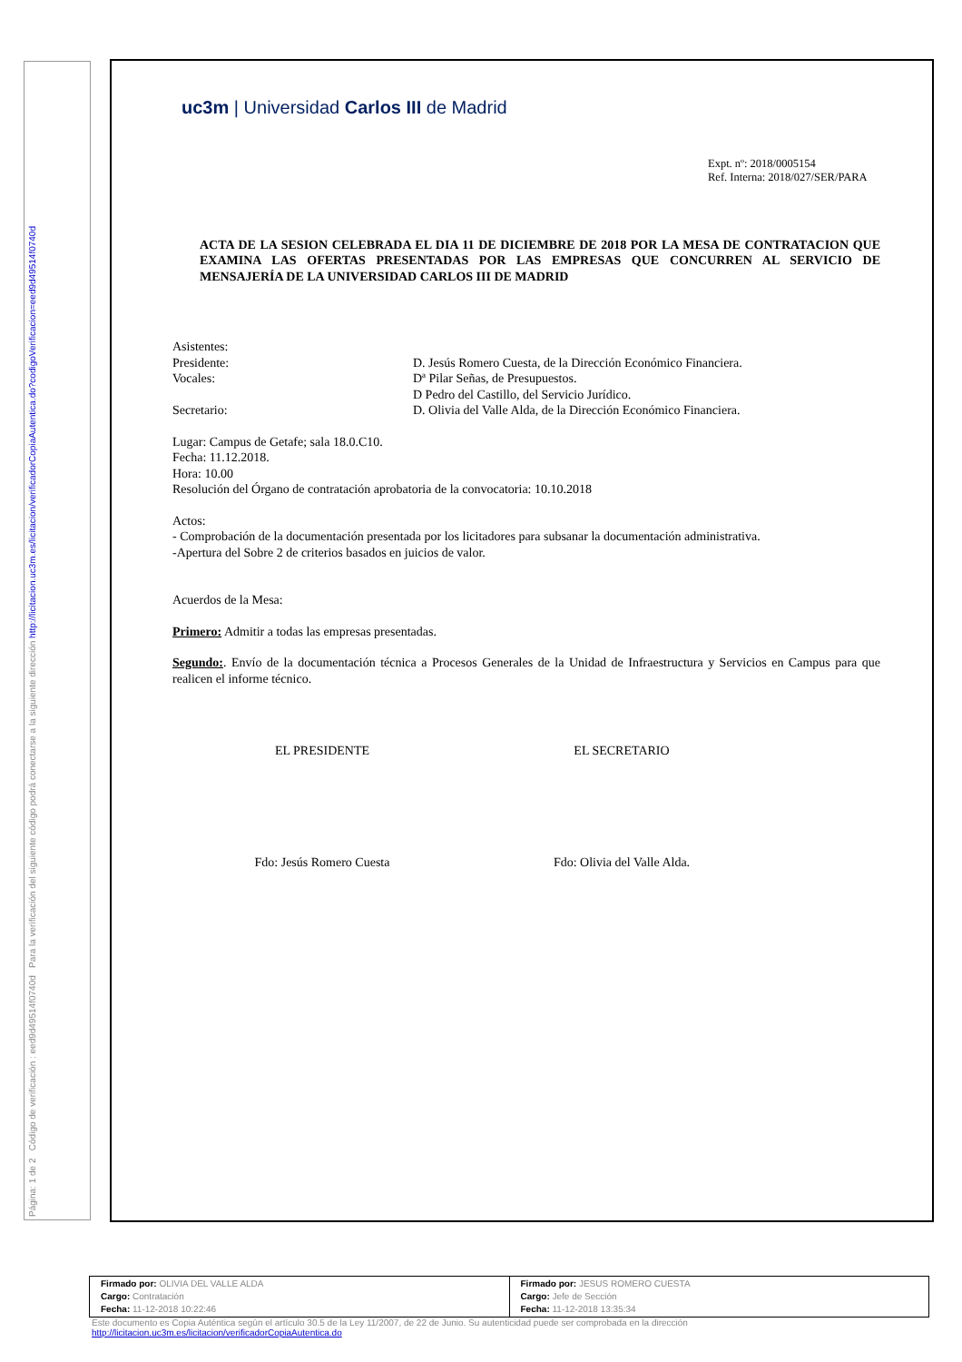Página: 1 de 2 Código de verificación : eed9d49514f0740d Para la verificación del siguiente código podrá conectarse a la siguiente dirección http://licitacion.uc3m.es/licitacion/verificadorCopiaAutentica.do?codigoVerificacion=eed9d49514f0740d
uc3m | Universidad Carlos III de Madrid
Expt. nº: 2018/0005154
Ref. Interna: 2018/027/SER/PARA
ACTA DE LA SESION CELEBRADA EL DIA 11 DE DICIEMBRE DE 2018 POR LA MESA DE CONTRATACION QUE EXAMINA LAS OFERTAS PRESENTADAS POR LAS EMPRESAS QUE CONCURREN AL SERVICIO DE MENSAJERÍA DE LA UNIVERSIDAD CARLOS III DE MADRID
| Asistentes: | |
| Presidente: | D. Jesús Romero Cuesta, de la Dirección Económico Financiera. |
| Vocales: | Dª Pilar Señas, de Presupuestos. |
| | D Pedro del Castillo, del Servicio Jurídico. |
| Secretario: | D. Olivia del Valle Alda, de la Dirección Económico Financiera. |
Lugar: Campus de Getafe; sala 18.0.C10.
Fecha: 11.12.2018.
Hora: 10.00
Resolución del Órgano de contratación aprobatoria de la convocatoria: 10.10.2018
Actos:
- Comprobación de la documentación presentada por los licitadores para subsanar la documentación administrativa.
-Apertura del Sobre 2 de criterios basados en juicios de valor.
Acuerdos de la Mesa:
Primero: Admitir a todas las empresas presentadas.
Segundo:. Envío de la documentación técnica a Procesos Generales de la Unidad de Infraestructura y Servicios en Campus para que realicen el informe técnico.
EL PRESIDENTE EL SECRETARIO
Fdo: Jesús Romero Cuesta Fdo: Olivia del Valle Alda.
| Firmado por: OLIVIA DEL VALLE ALDA Cargo: Contratación Fecha: 11-12-2018 10:22:46 | Firmado por: JESUS ROMERO CUESTA Cargo: Jefe de Sección Fecha: 11-12-2018 13:35:34 |
Este documento es Copia Auténtica según el artículo 30.5 de la Ley 11/2007, de 22 de Junio. Su autenticidad puede ser comprobada en la dirección
http://licitacion.uc3m.es/licitacion/verificadorCopiaAutentica.do